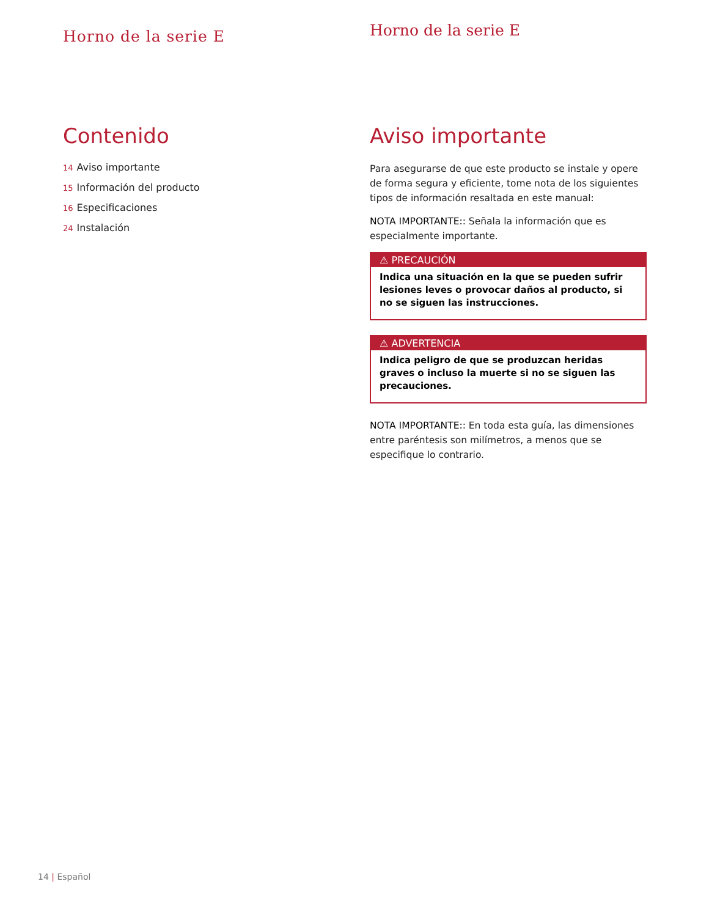Horno de la serie E
Contenido
14 Aviso importante
15 Información del producto
16 Especificaciones
24 Instalación
Horno de la serie E
Aviso importante
Para asegurarse de que este producto se instale y opere de forma segura y eficiente, tome nota de los siguientes tipos de información resaltada en este manual:
NOTA IMPORTANTE:: Señala la información que es especialmente importante.
⚠ PRECAUCIÓN
Indica una situación en la que se pueden sufrir lesiones leves o provocar daños al producto, si no se siguen las instrucciones.
⚠ ADVERTENCIA
Indica peligro de que se produzcan heridas graves o incluso la muerte si no se siguen las precauciones.
NOTA IMPORTANTE:: En toda esta guía, las dimensiones entre paréntesis son milímetros, a menos que se especifique lo contrario.
14 | Español